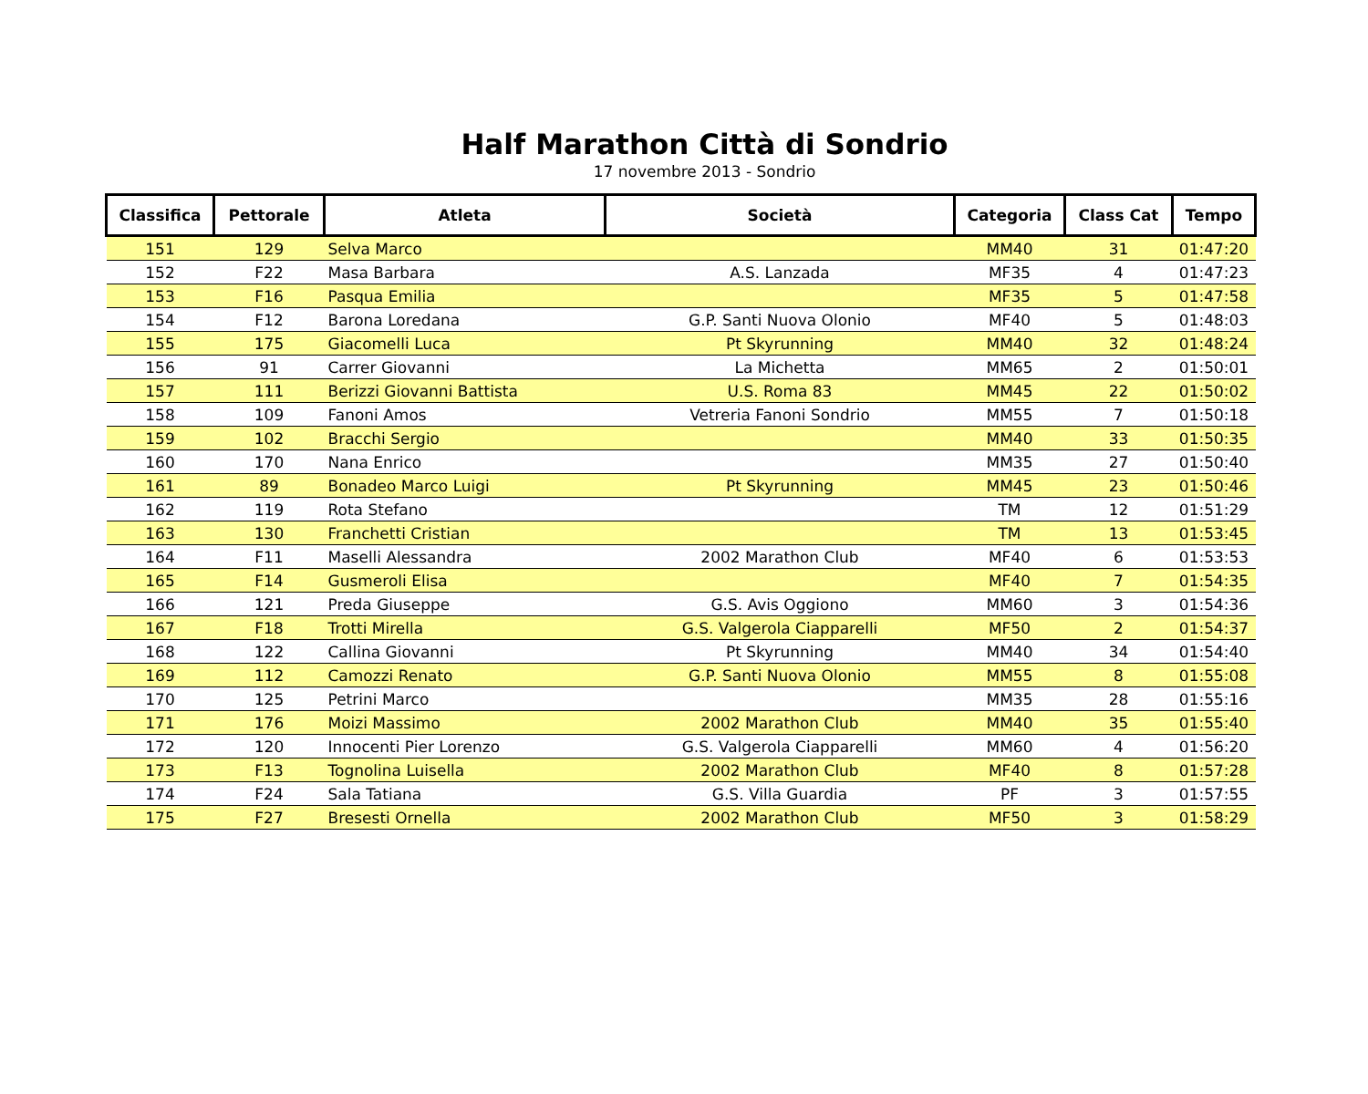Half Marathon Città di Sondrio
17 novembre 2013 - Sondrio
| Classifica | Pettorale | Atleta | Società | Categoria | Class Cat | Tempo |
| --- | --- | --- | --- | --- | --- | --- |
| 151 | 129 | Selva Marco | | MM40 | 31 | 01:47:20 |
| 152 | F22 | Masa Barbara | A.S. Lanzada | MF35 | 4 | 01:47:23 |
| 153 | F16 | Pasqua Emilia | | MF35 | 5 | 01:47:58 |
| 154 | F12 | Barona Loredana | G.P. Santi Nuova Olonio | MF40 | 5 | 01:48:03 |
| 155 | 175 | Giacomelli Luca | Pt Skyrunning | MM40 | 32 | 01:48:24 |
| 156 | 91 | Carrer Giovanni | La Michetta | MM65 | 2 | 01:50:01 |
| 157 | 111 | Berizzi Giovanni Battista | U.S. Roma 83 | MM45 | 22 | 01:50:02 |
| 158 | 109 | Fanoni Amos | Vetreria Fanoni Sondrio | MM55 | 7 | 01:50:18 |
| 159 | 102 | Bracchi Sergio | | MM40 | 33 | 01:50:35 |
| 160 | 170 | Nana Enrico | | MM35 | 27 | 01:50:40 |
| 161 | 89 | Bonadeo Marco Luigi | Pt Skyrunning | MM45 | 23 | 01:50:46 |
| 162 | 119 | Rota Stefano | | TM | 12 | 01:51:29 |
| 163 | 130 | Franchetti Cristian | | TM | 13 | 01:53:45 |
| 164 | F11 | Maselli Alessandra | 2002 Marathon Club | MF40 | 6 | 01:53:53 |
| 165 | F14 | Gusmeroli Elisa | | MF40 | 7 | 01:54:35 |
| 166 | 121 | Preda Giuseppe | G.S. Avis Oggiono | MM60 | 3 | 01:54:36 |
| 167 | F18 | Trotti Mirella | G.S. Valgerola Ciapparelli | MF50 | 2 | 01:54:37 |
| 168 | 122 | Callina Giovanni | Pt Skyrunning | MM40 | 34 | 01:54:40 |
| 169 | 112 | Camozzi Renato | G.P. Santi Nuova Olonio | MM55 | 8 | 01:55:08 |
| 170 | 125 | Petrini Marco | | MM35 | 28 | 01:55:16 |
| 171 | 176 | Moizi Massimo | 2002 Marathon Club | MM40 | 35 | 01:55:40 |
| 172 | 120 | Innocenti Pier Lorenzo | G.S. Valgerola Ciapparelli | MM60 | 4 | 01:56:20 |
| 173 | F13 | Tognolina Luisella | 2002 Marathon Club | MF40 | 8 | 01:57:28 |
| 174 | F24 | Sala Tatiana | G.S. Villa Guardia | PF | 3 | 01:57:55 |
| 175 | F27 | Bresesti Ornella | 2002 Marathon Club | MF50 | 3 | 01:58:29 |